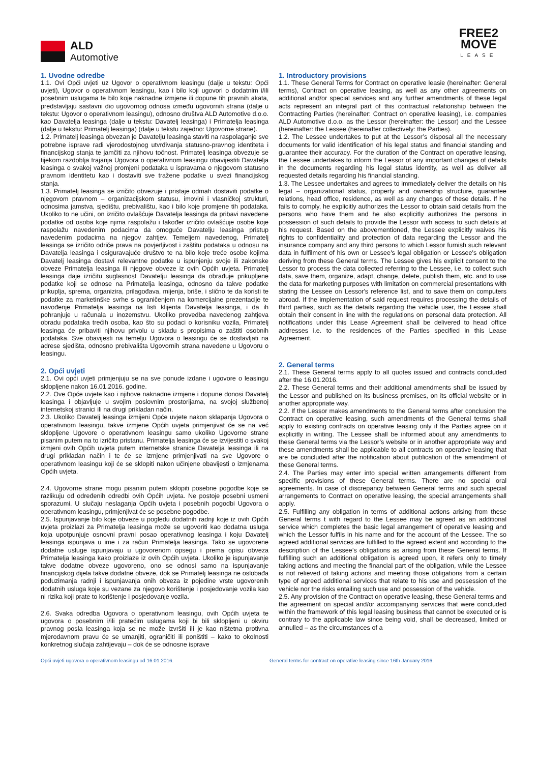ALD
Automotive
FREE2
MOVE
LEASE
1. Uvodne odredbe
1.1. Ovi Opći uvjeti uz Ugovor o operativnom leasingu (dalje u tekstu: Opći uvjeti), Ugovor o operativnom leasingu, kao i bilo koji ugovori o dodatnim i/ili posebnim uslugama te bilo koje naknadne izmjene ili dopune tih pravnih akata, predstavljaju sastavni dio ugovornog odnosa između ugovornih strana (dalje u tekstu: Ugovor o operativnom leasingu), odnosno društva ALD Automotive d.o.o. kao Davatelja leasinga (dalje u tekstu: Davatelj leasinga) i Primatelja leasinga (dalje u tekstu: Primatelj leasinga) (dalje u tekstu zajedno: Ugovorne strane).
1.2. Primatelj leasinga obvezan je Davatelju leasinga staviti na raspolaganje sve potrebne isprave radi vjerodostojnog utvrđivanja statusno-pravnog identiteta i financijskog stanja te jamčiti za njihovu točnost. Primatelj leasinga obvezuje se tijekom razdoblja trajanja Ugovora o operativnom leasingu obavijestiti Davatelja leasinga o svakoj važnoj promjeni podataka u ispravama o njegovom statusno pravnom identitetu kao i dostaviti sve tražene podatke u svezi financijskog stanja.
1.3. Primatelj leasinga se izričito obvezuje i pristaje odmah dostaviti podatke o njegovom pravnom – organizacijskom statusu, imovini i vlasničkoj strukturi, odnosima jamstva, sjedištu, prebivalištu, kao i bilo koje promjene tih podataka. Ukoliko to ne učini, on izričito ovlašćuje Davatelja leasinga da pribavi navedene podatke od osoba koje njima raspolažu i također izričito ovlašćuje osobe koje raspolažu navedenim podacima da omoguće Davatelju leasinga pristup navedenim podacima na njegov zahtjev. Temeljem navedenog, Primatelj leasinga se izričito odriče prava na povjerljivost i zaštitu podataka u odnosu na Davatelja leasinga i osiguravajuće društvo te na bilo koje treće osobe kojima Davatelj leasinga dostavi relevantne podatke u ispunjenju svoje ili zakonske obveze Primatelja leasinga ili njegove obveze iz ovih Općih uvjeta. Primatelj leasinga daje izričitu suglasnost Davatelju leasinga da obrađuje prikupljene podatke koji se odnose na Primatelja leasinga, odnosno da takve podatke prikuplja, sprema, organizira, prilagođava, mijenja, briše, i slično te da koristi te podatke za marketinške svrhe s ograničenjem na komercijalne prezentacije te navođenje Primatelja leasinga na listi klijenta Davatelja leasinga, i da ih pohranjuje u računala u inozemstvu. Ukoliko provedba navedenog zahtjeva obradu podataka trećih osoba, kao što su podaci o korisniku vozila, Primatelj leasinga će pribaviti njihovu privolu u skladu s propisima o zaštiti osobnih podataka. Sve obavijesti na temelju Ugovora o leasingu će se dostavljati na adrese sjedišta, odnosno prebivališta Ugovornih strana navedene u Ugovoru o leasingu.
2. Opći uvjeti
2.1. Ovi opći uvjeti primjenjuju se na sve ponude izdane i ugovore o leasingu sklopljene nakon 16.01.2016. godine.
2.2. Ove Opće uvjete kao i njihove naknadne izmjene i dopune donosi Davatelj leasinga i objavljuje u svojim poslovnim prostorijama, na svojoj službenoj internetskoj stranici ili na drugi prikladan način.
2.3. Ukoliko Davatelj leasinga izmijeni Opće uvjete nakon sklapanja Ugovora o operativnom leasingu, takve izmjene Općih uvjeta primjenjivat će se na već sklopljene Ugovore o operativnom leasingu samo ukoliko Ugovorne strane pisanim putem na to izričito pristanu. Primatelja leasinga će se izvijestiti o svakoj izmjeni ovih Općih uvjeta putem internetske stranice Davatelja leasinga ili na drugi prikladan način i te će se izmjene primjenjivati na sve Ugovore o operativnom leasingu koji će se sklopiti nakon učinjene obavijesti o izmjenama Općih uvjeta.
2.4. Ugovorne strane mogu pisanim putem sklopiti posebne pogodbe koje se razlikuju od određenih odredbi ovih Općih uvjeta. Ne postoje posebni usmeni sporazumi. U slučaju neslaganja Općih uvjeta i posebnih pogodbi Ugovora o operativnom leasingu, primjenjivat će se posebne pogodbe.
2.5. Ispunjavanje bilo koje obveze u pogledu dodatnih radnji koje iz ovih Općih uvjeta proizlazi za Primatelja leasinga može se ugovoriti kao dodatna usluga koja upotpunjuje osnovni pravni posao operativnog leasinga i koju Davatelj leasinga ispunjava u ime i za račun Primatelja leasinga. Tako se ugovorene dodatne usluge ispunjavaju u ugovorenom opsegu i prema opisu obveza Primatelja leasinga kako proizlaze iz ovih Općih uvjeta. Ukoliko je ispunjavanje takve dodatne obveze ugovoreno, ono se odnosi samo na ispunjavanje financijskog dijela takve dodatne obveze, dok se Primatelj leasinga ne oslobađa poduzimanja radnji i ispunjavanja onih obveza iz pojedine vrste ugovorenih dodatnih usluga koje su vezane za njegovo korištenje i posjedovanje vozila kao ni rizika koji prate to korištenje i posjedovanje vozila.
2.6. Svaka odredba Ugovora o operativnom leasingu, ovih Općih uvjeta te ugovora o posebnim i/ili pratećim uslugama koji bi bili sklopljeni u okviru pravnog posla leasinga koja se ne može izvršiti ili je kao ništetna protivna mjerodavnom pravu će se umanjiti, ograničiti ili poništiti – kako to okolnosti konkretnog slučaja zahtijevaju – dok će se odnosne isprave
1. Introductory provisions
1.1. These General Terms for Contract on operative leasie (hereinafter: General terms), Contract on operative leasing, as well as any other agreements on additional and/or special services and any further amendments of these legal acts represent an integral part of this contractual relationship between the Contracting Parties (hereinafter: Contract on operative leasing), i.e. companies ALD Automotive d.o.o. as the Lessor (hereinafter: the Lessor) and the Lessee (hereinafter: the Lessee (hereinafter collectively: the Parties).
1.2. The Lessee undertakes to put at the Lessor’s disposal all the necessary documents for valid identification of his legal status and financial standing and guarantee their accuracy. For the duration of the Contract on operative leasing, the Lessee undertakes to inform the Lessor of any important changes of details in the documents regarding his legal status identity, as well as deliver all requested details regarding his financial standing.
1.3. The Lessee undertakes and agrees to immediately deliver the details on his legal – organizational status, property and ownership structure, guarantee relations, head office, residence, as well as any changes of these details. If he fails to comply, he explicitly authorizes the Lessor to obtain said details from the persons who have them and he also explicitly authorizes the persons in possession of such details to provide the Lessor with access to such details at his request. Based on the abovementioned, the Lessee explicitly waives his rights to confidentiality and protection of data regarding the Lessor and the insurance company and any third persons to which Lessor furnish such relevant data in fulfilment of his own or Lessee's legal obligation or Lessee's obligation deriving from these General terms. The Lessee gives his explicit consent to the Lessor to process the data collected referring to the Lessee, i.e. to collect such data, save them, organize, adapt, change, delete, publish them, etc. and to use the data for marketing purposes with limitation on commercial presentations with stating the Lessee on Lessor's reference list, and to save them on computers abroad. If the implementation of said request requires processing the details of third parties, such as the details regarding the vehicle user, the Lessee shall obtain their consent in line with the regulations on personal data protection. All notifications under this Lease Agreement shall be delivered to head office addresses i.e. to the residences of the Parties specified in this Lease Agreement.
2. General terms
2.1. These General terms apply to all quotes issued and contracts concluded after the 16.01.2016.
2.2. These General terms and their additional amendments shall be issued by the Lessor and published on its business premises, on its official website or in another appropriate way.
2.2. If the Lessor makes amendments to the General terms after conclusion the Contract on operative leasing, such amendments of the General terms shall apply to existing contracts on operative leasing only if the Parties agree on it explicitly in writing. The Lessee shall be informed about any amendments to these General terms via the Lessor’s website or in another appropriate way and these amendments shall be applicable to all contracts on operative leasing that are be concluded after the notification about publication of the amendment of these General terms.
2.4. The Parties may enter into special written arrangements different from specific provisions of these General terms. There are no special oral agreements. In case of discrepancy between General terms and such special arrangements to Contract on operative leasing, the special arrangements shall apply.
2.5. Fulfilling any obligation in terms of additional actions arising from these General terms t with regard to the Lessee may be agreed as an additional service which completes the basic legal arrangement of operative leasing and which the Lessor fulfils in his name and for the account of the Lessee. The so agreed additional services are fulfilled to the agreed extent and according to the description of the Lessee’s obligations as arising from these General terms. If fulfilling such an additional obligation is agreed upon, it refers only to timely taking actions and meeting the financial part of the obligation, while the Lessee is not relieved of taking actions and meeting those obligations from a certain type of agreed additional services that relate to his use and possession of the vehicle nor the risks entailing such use and possession of the vehicle.
2.5. Any provision of the Contract on operative leasing, these General terms and the agreement on special and/or accompanying services that were concluded within the framework of this legal leasing business that cannot be executed or is contrary to the applicable law since being void, shall be decreased, limited or annulled – as the circumstances of a
Opći uvjeti ugovora o operativnom leasingu od 16.01.2016. General terms for contract on operative leasing since 16th January 2016.